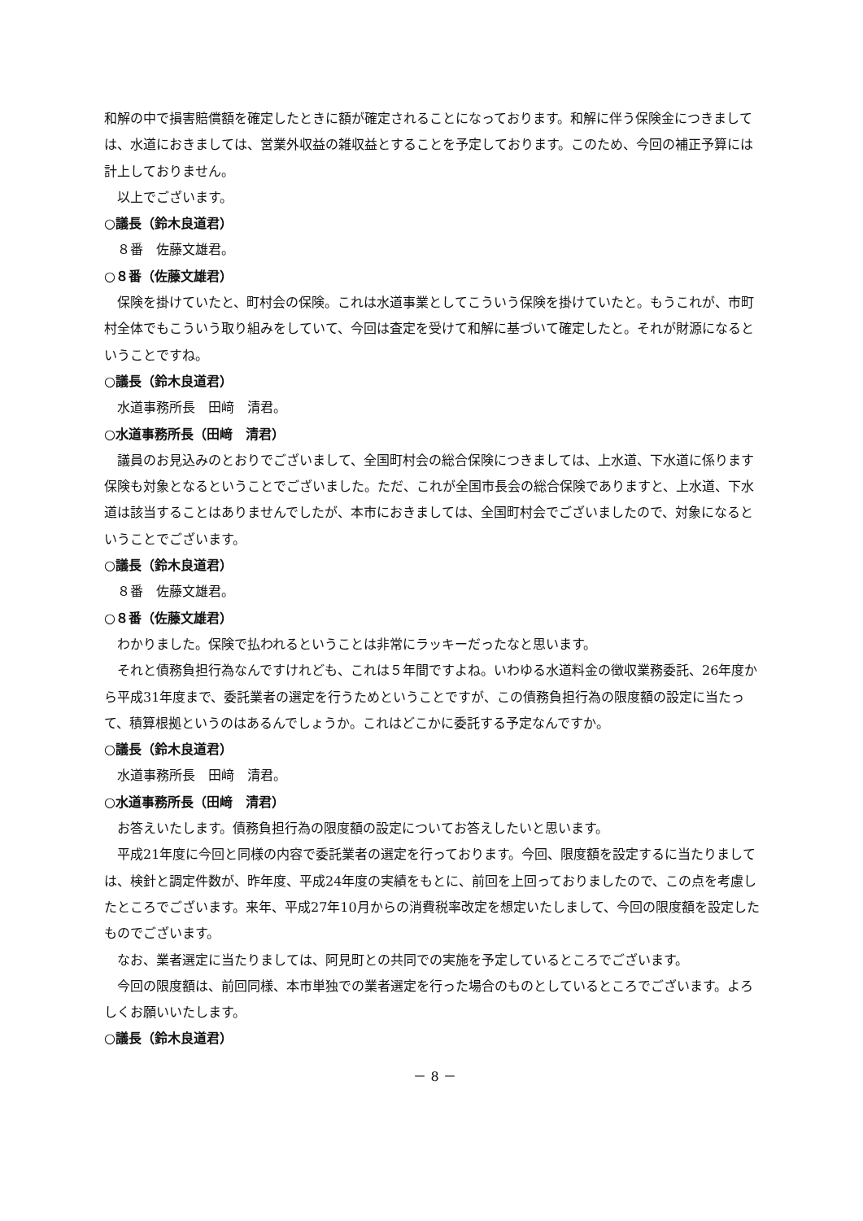和解の中で損害賠償額を確定したときに額が確定されることになっております。和解に伴う保険金につきましては、水道におきましては、営業外収益の雑収益とすることを予定しております。このため、今回の補正予算には計上しておりません。
以上でございます。
○議長（鈴木良道君）
８番　佐藤文雄君。
○８番（佐藤文雄君）
保険を掛けていたと、町村会の保険。これは水道事業としてこういう保険を掛けていたと。もうこれが、市町村全体でもこういう取り組みをしていて、今回は査定を受けて和解に基づいて確定したと。それが財源になるということですね。
○議長（鈴木良道君）
水道事務所長　田﨑　清君。
○水道事務所長（田﨑　清君）
議員のお見込みのとおりでございまして、全国町村会の総合保険につきましては、上水道、下水道に係ります保険も対象となるということでございました。ただ、これが全国市長会の総合保険でありますと、上水道、下水道は該当することはありませんでしたが、本市におきましては、全国町村会でございましたので、対象になるということでございます。
○議長（鈴木良道君）
８番　佐藤文雄君。
○８番（佐藤文雄君）
わかりました。保険で払われるということは非常にラッキーだったなと思います。
それと債務負担行為なんですけれども、これは５年間ですよね。いわゆる水道料金の徴収業務委託、26年度から平成31年度まで、委託業者の選定を行うためということですが、この債務負担行為の限度額の設定に当たって、積算根拠というのはあるんでしょうか。これはどこかに委託する予定なんですか。
○議長（鈴木良道君）
水道事務所長　田﨑　清君。
○水道事務所長（田﨑　清君）
お答えいたします。債務負担行為の限度額の設定についてお答えしたいと思います。
平成21年度に今回と同様の内容で委託業者の選定を行っております。今回、限度額を設定するに当たりましては、検針と調定件数が、昨年度、平成24年度の実績をもとに、前回を上回っておりましたので、この点を考慮したところでございます。来年、平成27年10月からの消費税率改定を想定いたしまして、今回の限度額を設定したものでございます。
なお、業者選定に当たりましては、阿見町との共同での実施を予定しているところでございます。
今回の限度額は、前回同様、本市単独での業者選定を行った場合のものとしているところでございます。よろしくお願いいたします。
○議長（鈴木良道君）
－ 8 －